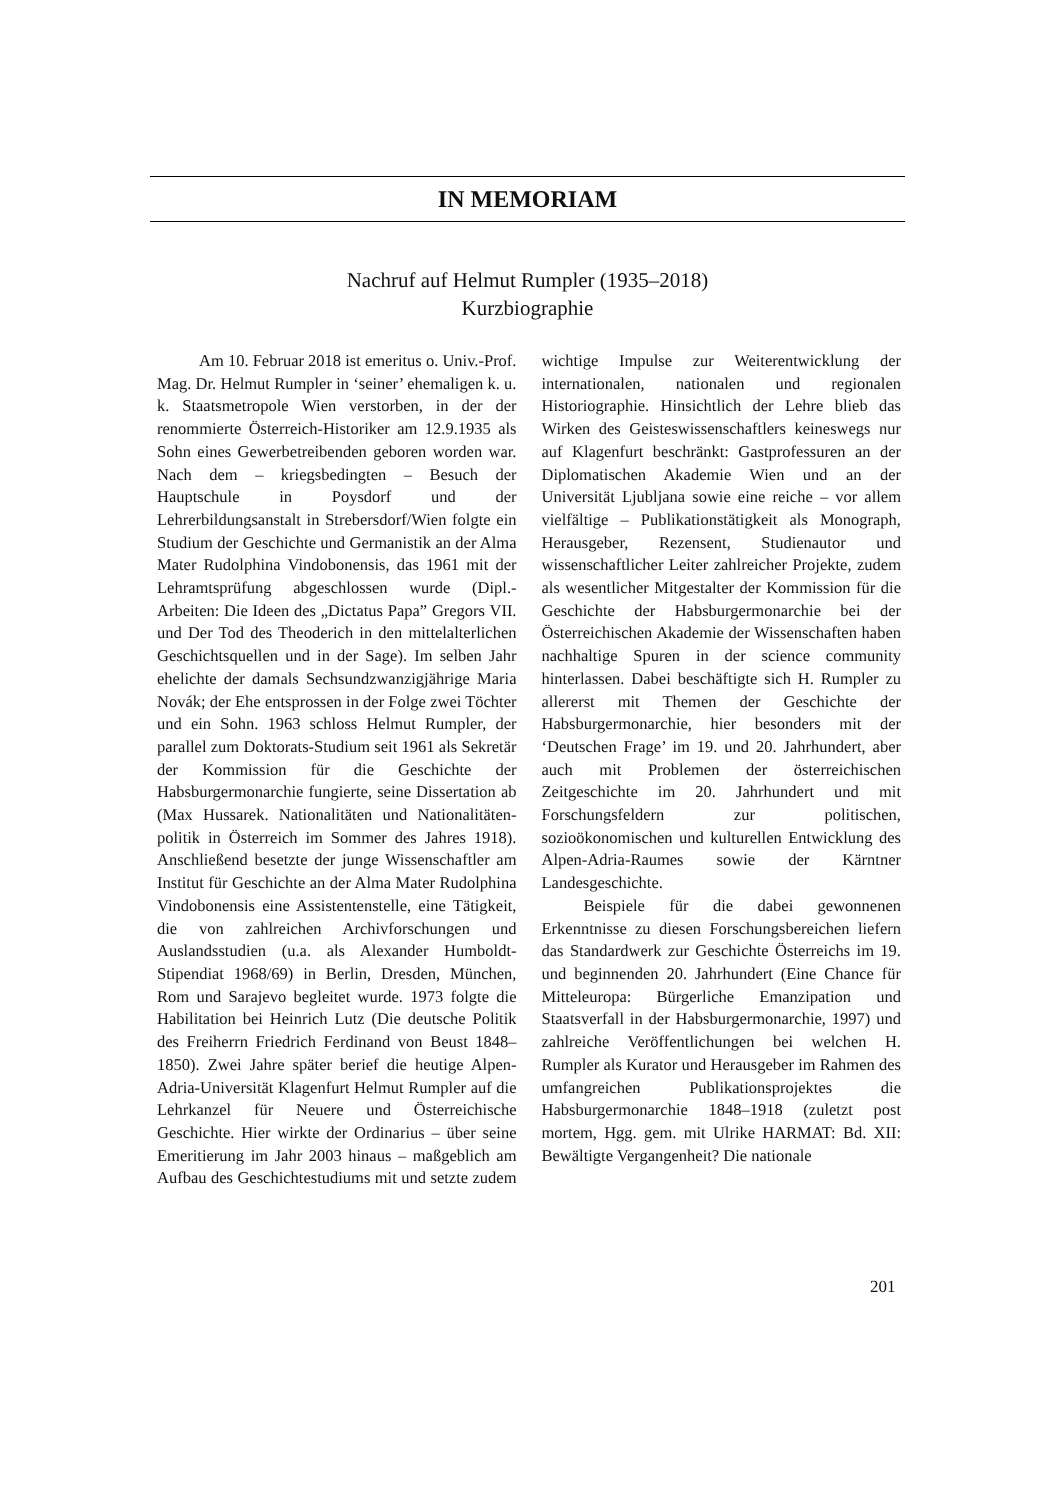IN MEMORIAM
Nachruf auf Helmut Rumpler (1935–2018)
Kurzbiographie
Am 10. Februar 2018 ist emeritus o. Univ.-Prof. Mag. Dr. Helmut Rumpler in ‘seiner’ ehemaligen k. u. k. Staatsmetropole Wien verstorben, in der der renommierte Österreich-Historiker am 12.9.1935 als Sohn eines Gewerbetreibenden geboren worden war. Nach dem – kriegsbedingten – Besuch der Hauptschule in Poysdorf und der Lehrerbildungsanstalt in Strebersdorf/Wien folgte ein Studium der Geschichte und Germanistik an der Alma Mater Rudolphina Vindobonensis, das 1961 mit der Lehramtsprüfung abgeschlossen wurde (Dipl.-Arbeiten: Die Ideen des „Dictatus Papa” Gregors VII. und Der Tod des Theoderich in den mittelalterlichen Geschichtsquellen und in der Sage). Im selben Jahr ehelichte der damals Sechsundzwanzigjährige Maria Novák; der Ehe entsprossen in der Folge zwei Töchter und ein Sohn. 1963 schloss Helmut Rumpler, der parallel zum Doktorats-Studium seit 1961 als Sekretär der Kommission für die Geschichte der Habsburgermonarchie fungierte, seine Dissertation ab (Max Hussarek. Nationalitäten und Nationalitäten-politik in Österreich im Sommer des Jahres 1918). Anschließend besetzte der junge Wissenschaftler am Institut für Geschichte an der Alma Mater Rudolphina Vindobonensis eine Assistentenstelle, eine Tätigkeit, die von zahlreichen Archivforschungen und Auslandsstudien (u.a. als Alexander Humboldt-Stipendiat 1968/69) in Berlin, Dresden, München, Rom und Sarajevo begleitet wurde. 1973 folgte die Habilitation bei Heinrich Lutz (Die deutsche Politik des Freiherrn Friedrich Ferdinand von Beust 1848–1850). Zwei Jahre später berief die heutige Alpen-Adria-Universität Klagenfurt Helmut Rumpler auf die Lehrkanzel für Neuere und Österreichische Geschichte. Hier wirkte der Ordinarius – über seine Emeritierung im Jahr 2003 hinaus – maßgeblich am Aufbau des Geschichtestudiums mit und setzte zudem wichtige Impulse zur Weiterentwicklung der internationalen, nationalen und regionalen Historiographie. Hinsichtlich der Lehre blieb das Wirken des Geisteswissenschaftlers keineswegs nur auf Klagenfurt beschränkt: Gastprofessuren an der Diplomatischen Akademie Wien und an der Universität Ljubljana sowie eine reiche – vor allem vielfältige – Publikationstätigkeit als Monograph, Herausgeber, Rezensent, Studienautor und wissenschaftlicher Leiter zahlreicher Projekte, zudem als wesentlicher Mitgestalter der Kommission für die Geschichte der Habsburgermonarchie bei der Österreichischen Akademie der Wissenschaften haben nachhaltige Spuren in der science community hinterlassen. Dabei beschäftigte sich H. Rumpler zu allererst mit Themen der Geschichte der Habsburgermonarchie, hier besonders mit der ‘Deutschen Frage’ im 19. und 20. Jahrhundert, aber auch mit Problemen der österreichischen Zeitgeschichte im 20. Jahrhundert und mit Forschungsfeldern zur politischen, sozioökonomischen und kulturellen Entwicklung des Alpen-Adria-Raumes sowie der Kärntner Landesgeschichte.
Beispiele für die dabei gewonnenen Erkenntnisse zu diesen Forschungsbereichen liefern das Standardwerk zur Geschichte Österreichs im 19. und beginnenden 20. Jahrhundert (Eine Chance für Mitteleuropa: Bürgerliche Emanzipation und Staatsverfall in der Habsburgermonarchie, 1997) und zahlreiche Veröffentlichungen bei welchen H. Rumpler als Kurator und Herausgeber im Rahmen des umfangreichen Publikationsprojektes die Habsburgermonarchie 1848–1918 (zuletzt post mortem, Hgg. gem. mit Ulrike HARMAT: Bd. XII: Bewältigte Vergangenheit? Die nationale
201